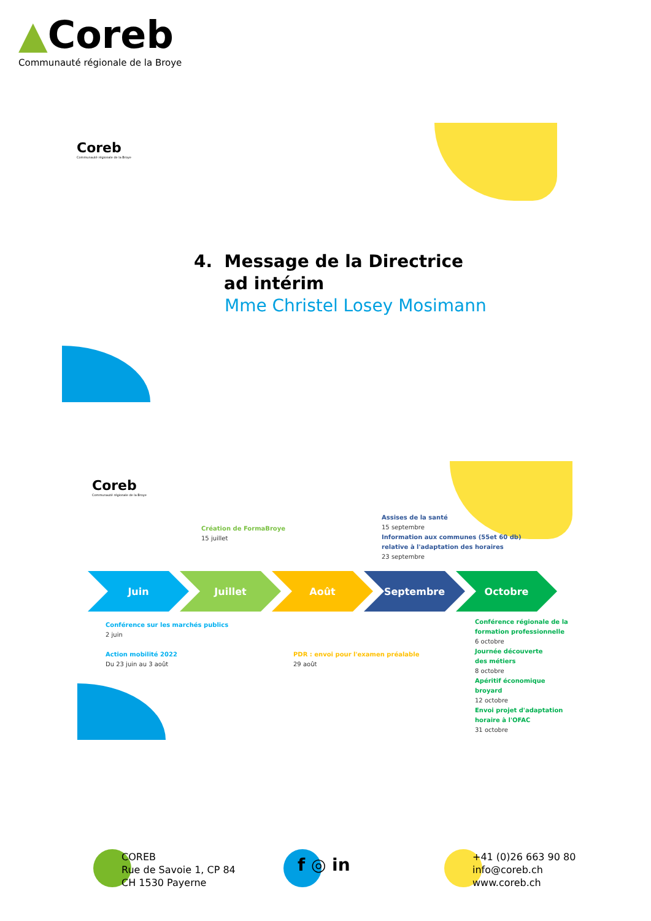▲Coreb
Communauté régionale de la Broye
Coreb
Communauté régionale de la Broye
4. Message de la Directrice
ad intérim
Mme Christel Losey Mosimann
Coreb
Communauté régionale de la Broye
Création de FormaBroye
15 juillet
Assises de la santé
15 septembre
Information aux communes (55et 60 db)
relative à l'adaptation des horaires
23 septembre
Juin Juillet Août Septembre Octobre
Conférence sur les marchés publics
2 juin
Action mobilité 2022
Du 23 juin au 3 août
PDR : envoi pour l'examen préalable
29 août
Conférence régionale de la
formation professionnelle
6 octobre
Journée découverte
des métiers
8 octobre
Apéritif économique
broyard
12 octobre
Envoi projet d'adaptation
horaire à l'OFAC
31 octobre
COREB
Rue de Savoie 1, CP 84
CH 1530 Payerne
f ◎ in
+41 (0)26 663 90 80
info@coreb.ch
www.coreb.ch